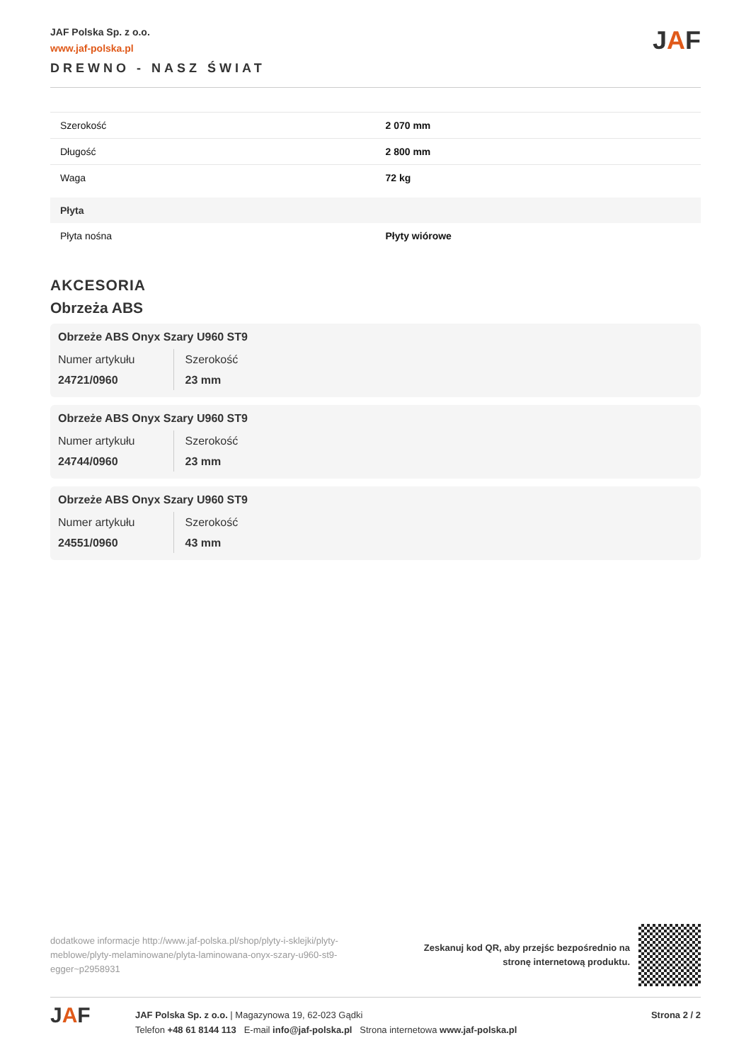JAF Polska Sp. z o.o.
www.jaf-polska.pl
DREWNO - NASZ ŚWIAT
JAF
| Szerokość | 2 070 mm |
| Długość | 2 800 mm |
| Waga | 72 kg |
| Płyta | |
| Płyta nośna | Płyty wiórowe |
AKCESORIA
Obrzeża ABS
Obrzeże ABS Onyx Szary U960 ST9
Numer artykułu
24721/0960
Szerokość
23 mm
Obrzeże ABS Onyx Szary U960 ST9
Numer artykułu
24744/0960
Szerokość
23 mm
Obrzeże ABS Onyx Szary U960 ST9
Numer artykułu
24551/0960
Szerokość
43 mm
dodatkowe informacje http://www.jaf-polska.pl/shop/plyty-i-sklejki/plyty-meblowe/plyty-melaminowane/plyta-laminowana-onyx-szary-u960-st9-egger~p2958931
Zeskanuj kod QR, aby przejśc bezpośrednio na
stronę internetową produktu.
JAF
JAF Polska Sp. z o.o. | Magazynowa 19, 62-023 Gądki
Telefon +48 61 8144 113 E-mail info@jaf-polska.pl Strona internetowa www.jaf-polska.pl
Strona 2 / 2